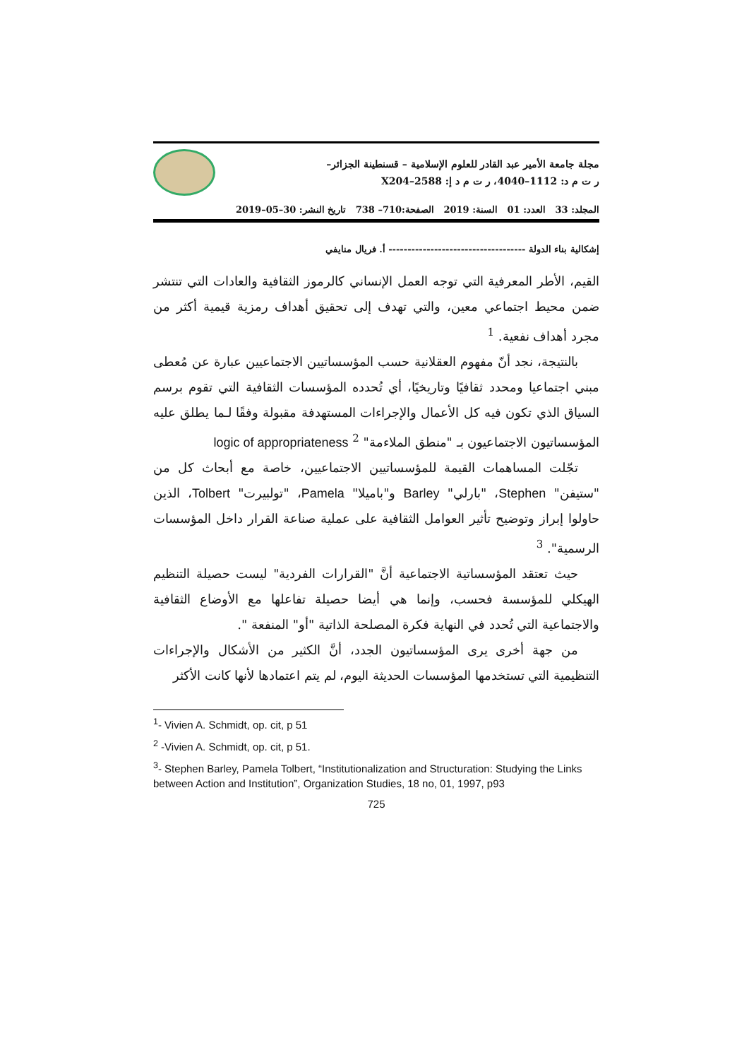مجلة جامعة الأمير عبد القادر للعلوم الإسلامية – قسنطينة الجزائر–
ر ت م د: 1112–4040، ر ت م د إ: 2588–X204
المجلد: 33 العدد: 01 السنة: 2019 الصفحة:710– 738 تاريخ النشر: 30–05–2019
إشكالية بناء الدولة ------------------------------------ أ. فريال منايفي
القيم، الأطر المعرفية التي توجه العمل الإنساني كالرموز الثقافية والعادات التي تنتشر ضمن محيط اجتماعي معين، والتي تهدف إلى تحقيق أهداف رمزية قيمية أكثر من مجرد أهداف نفعية. <sup>1</sup>
بالنتيجة، نجد أنّ مفهوم العقلانية حسب المؤسساتيين الاجتماعيين عبارة عن مُعطى مبني اجتماعيا ومحدد ثقافيًا وتاريخيًا، أي تُحدده المؤسسات الثقافية التي تقوم برسم السياق الذي تكون فيه كل الأعمال والإجراءات المستهدفة مقبولة وفقًا لـما يطلق عليه المؤسساتيون الاجتماعيون بـ "منطق الملاءمة" logic of appropriateness <sup>2</sup>
تجّلت المساهمات القيمة للمؤسساتيين الاجتماعيين، خاصة مع أبحاث كل من "ستيفن" Stephen، "بارلي" Barley و"باميلا" Pamela، "تولبيرت" Tolbert، الذين حاولوا إبراز وتوضيح تأثير العوامل الثقافية على عملية صناعة القرار داخل المؤسسات الرسمية". <sup>3</sup>
حيث تعتقد المؤسساتية الاجتماعية أنَّ "القرارات الفردية" ليست حصيلة التنظيم الهيكلي للمؤسسة فحسب، وإنما هي أيضا حصيلة تفاعلها مع الأوضاع الثقافية والاجتماعية التي تُحدد في النهاية فكرة المصلحة الذاتية "أو" المنفعة ".
من جهة أخرى يرى المؤسساتيون الجدد، أنَّ الكثير من الأشكال والإجراءات التنظيمية التي تستخدمها المؤسسات الحديثة اليوم، لم يتم اعتمادها لأنها كانت الأكثر
<sup>1</sup>- Vivien A. Schmidt, op. cit, p 51
<sup>2</sup> -Vivien A. Schmidt, op. cit, p 51.
<sup>3</sup>- Stephen Barley, Pamela Tolbert, “Institutionalization and Structuration: Studying the Links between Action and Institution”, Organization Studies, 18 no, 01, 1997, p93
725